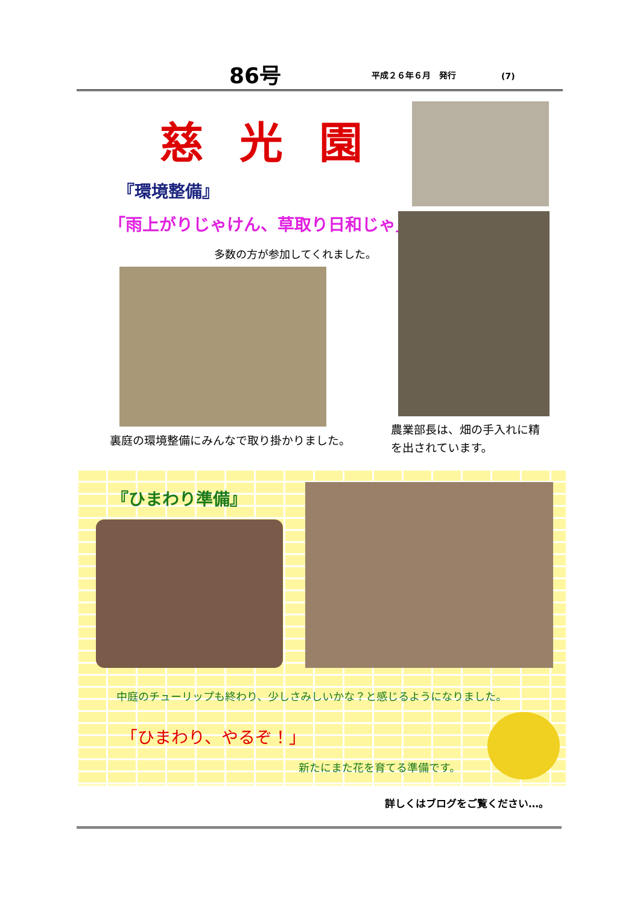86号 平成２６年６月　発行 (7)
慈光園
『環境整備』
「雨上がりじゃけん、草取り日和じゃ」
多数の方が参加してくれました。
裏庭の環境整備にみんなで取り掛かりました。
農業部長は、畑の手入れに精
を出されています。
『ひまわり準備』
中庭のチューリップも終わり、少しさみしいかな？と感じるようになりました。
「ひまわり、やるぞ！」
新たにまた花を育てる準備です。
詳しくはブログをご覧ください…。